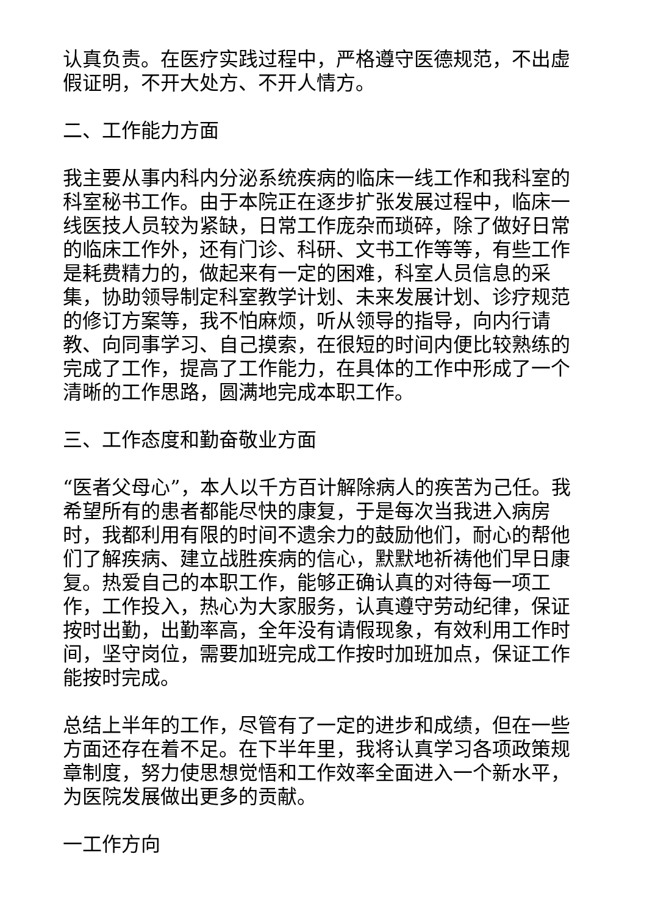认真负责。在医疗实践过程中，严格遵守医德规范，不出虚假证明，不开大处方、不开人情方。
二、工作能力方面
我主要从事内科内分泌系统疾病的临床一线工作和我科室的科室秘书工作。由于本院正在逐步扩张发展过程中，临床一线医技人员较为紧缺，日常工作庞杂而琐碎，除了做好日常的临床工作外，还有门诊、科研、文书工作等等，有些工作是耗费精力的，做起来有一定的困难，科室人员信息的采集，协助领导制定科室教学计划、未来发展计划、诊疗规范的修订方案等，我不怕麻烦，听从领导的指导，向内行请教、向同事学习、自己摸索，在很短的时间内便比较熟练的完成了工作，提高了工作能力，在具体的工作中形成了一个清晰的工作思路，圆满地完成本职工作。
三、工作态度和勤奋敬业方面
“医者父母心”，本人以千方百计解除病人的疾苦为己任。我希望所有的患者都能尽快的康复，于是每次当我进入病房时，我都利用有限的时间不遗余力的鼓励他们，耐心的帮他们了解疾病、建立战胜疾病的信心，默默地祈祷他们早日康复。热爱自己的本职工作，能够正确认真的对待每一项工作，工作投入，热心为大家服务，认真遵守劳动纪律，保证按时出勤，出勤率高，全年没有请假现象，有效利用工作时间，坚守岗位，需要加班完成工作按时加班加点，保证工作能按时完成。
总结上半年的工作，尽管有了一定的进步和成绩，但在一些方面还存在着不足。在下半年里，我将认真学习各项政策规章制度，努力使思想觉悟和工作效率全面进入一个新水平，为医院发展做出更多的贡献。
一工作方向